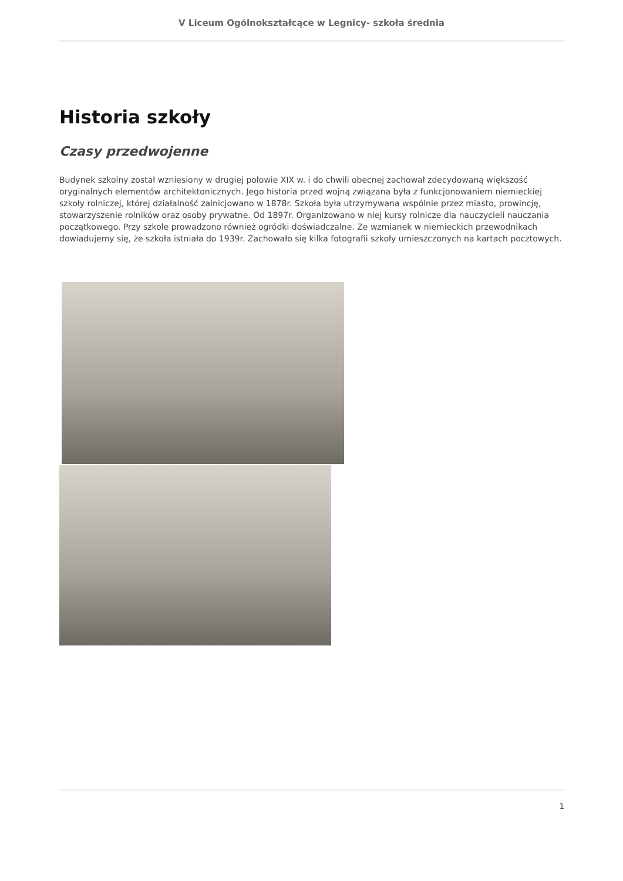V Liceum Ogólnokształcące w Legnicy- szkoła średnia
Historia szkoły
Czasy przedwojenne
Budynek szkolny został wzniesiony w drugiej połowie XIX w. i do chwili obecnej zachował zdecydowaną większość oryginalnych elementów architektonicznych. Jego historia przed wojną związana była z funkcjonowaniem niemieckiej szkoły rolniczej, której działalność zainicjowano w 1878r. Szkoła była utrzymywana wspólnie przez miasto, prowincję, stowarzyszenie rolników oraz osoby prywatne. Od 1897r. Organizowano w niej kursy rolnicze dla nauczycieli nauczania początkowego. Przy szkole prowadzono również ogródki doświadczalne. Ze wzmianek w niemieckich przewodnikach dowiadujemy się, że szkoła istniała do 1939r. Zachowało się kilka fotografii szkoły umieszczonych na kartach pocztowych.
1